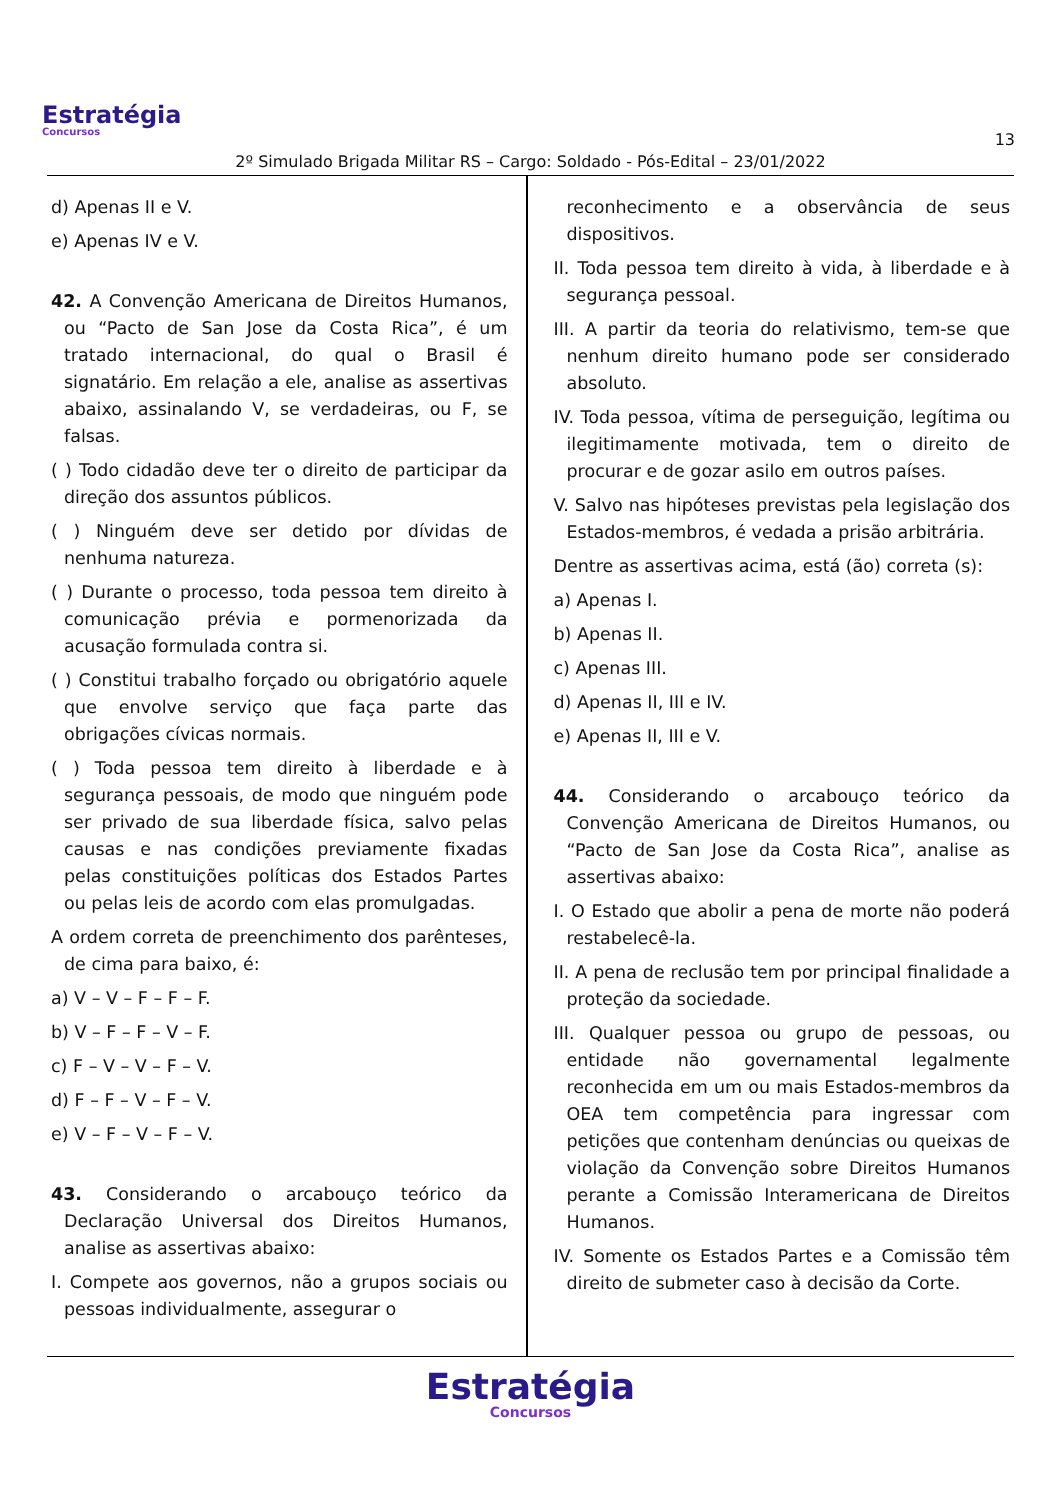Estratégia
Concursos
13
2º Simulado Brigada Militar RS – Cargo: Soldado - Pós-Edital – 23/01/2022
d) Apenas II e V.
e) Apenas IV e V.
42. A Convenção Americana de Direitos Humanos, ou “Pacto de San Jose da Costa Rica”, é um tratado internacional, do qual o Brasil é signatário. Em relação a ele, analise as assertivas abaixo, assinalando V, se verdadeiras, ou F, se falsas.
( ) Todo cidadão deve ter o direito de participar da direção dos assuntos públicos.
( ) Ninguém deve ser detido por dívidas de nenhuma natureza.
( ) Durante o processo, toda pessoa tem direito à comunicação prévia e pormenorizada da acusação formulada contra si.
( ) Constitui trabalho forçado ou obrigatório aquele que envolve serviço que faça parte das obrigações cívicas normais.
( ) Toda pessoa tem direito à liberdade e à segurança pessoais, de modo que ninguém pode ser privado de sua liberdade física, salvo pelas causas e nas condições previamente fixadas pelas constituições políticas dos Estados Partes ou pelas leis de acordo com elas promulgadas.
A ordem correta de preenchimento dos parênteses, de cima para baixo, é:
a) V – V – F – F – F.
b) V – F – F – V – F.
c) F – V – V – F – V.
d) F – F – V – F – V.
e) V – F – V – F – V.
43. Considerando o arcabouço teórico da Declaração Universal dos Direitos Humanos, analise as assertivas abaixo:
I. Compete aos governos, não a grupos sociais ou pessoas individualmente, assegurar o
reconhecimento e a observância de seus dispositivos.
II. Toda pessoa tem direito à vida, à liberdade e à segurança pessoal.
III. A partir da teoria do relativismo, tem-se que nenhum direito humano pode ser considerado absoluto.
IV. Toda pessoa, vítima de perseguição, legítima ou ilegitimamente motivada, tem o direito de procurar e de gozar asilo em outros países.
V. Salvo nas hipóteses previstas pela legislação dos Estados-membros, é vedada a prisão arbitrária.
Dentre as assertivas acima, está (ão) correta (s):
a) Apenas I.
b) Apenas II.
c) Apenas III.
d) Apenas II, III e IV.
e) Apenas II, III e V.
44. Considerando o arcabouço teórico da Convenção Americana de Direitos Humanos, ou “Pacto de San Jose da Costa Rica”, analise as assertivas abaixo:
I. O Estado que abolir a pena de morte não poderá restabelecê-la.
II. A pena de reclusão tem por principal finalidade a proteção da sociedade.
III. Qualquer pessoa ou grupo de pessoas, ou entidade não governamental legalmente reconhecida em um ou mais Estados-membros da OEA tem competência para ingressar com petições que contenham denúncias ou queixas de violação da Convenção sobre Direitos Humanos perante a Comissão Interamericana de Direitos Humanos.
IV. Somente os Estados Partes e a Comissão têm direito de submeter caso à decisão da Corte.
Estratégia
Concursos